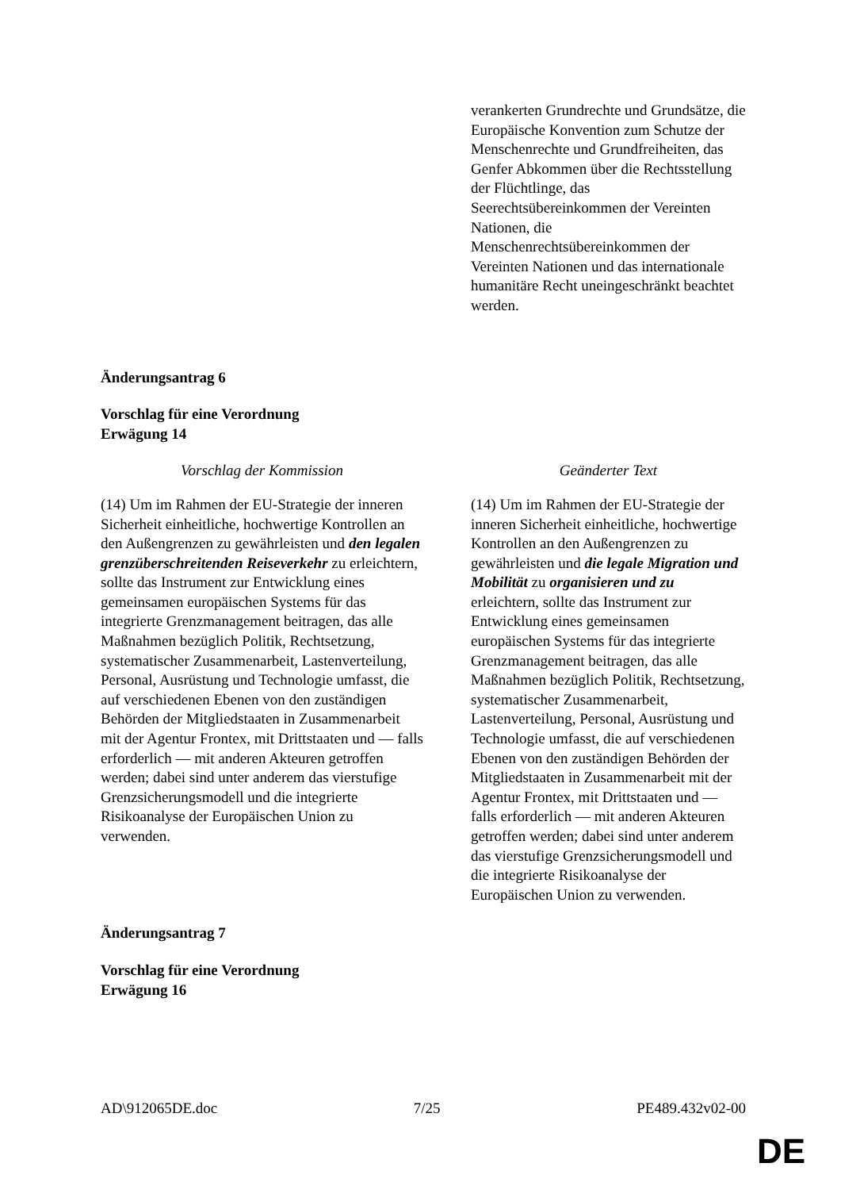| | verankerten Grundrechte und Grundsätze, die Europäische Konvention zum Schutze der Menschenrechte und Grundfreiheiten, das Genfer Abkommen über die Rechtsstellung der Flüchtlinge, das Seerechtsübereinkommen der Vereinten Nationen, die Menschenrechtsübereinkommen der Vereinten Nationen und das internationale humanitäre Recht uneingeschränkt beachtet werden. |
Änderungsantrag 6
Vorschlag für eine Verordnung
Erwägung 14
| Vorschlag der Kommission | Geänderter Text |
| (14) Um im Rahmen der EU-Strategie der inneren Sicherheit einheitliche, hochwertige Kontrollen an den Außengrenzen zu gewährleisten und den legalen grenzüberschreitenden Reiseverkehr zu erleichtern, sollte das Instrument zur Entwicklung eines gemeinsamen europäischen Systems für das integrierte Grenzmanagement beitragen, das alle Maßnahmen bezüglich Politik, Rechtsetzung, systematischer Zusammenarbeit, Lastenverteilung, Personal, Ausrüstung und Technologie umfasst, die auf verschiedenen Ebenen von den zuständigen Behörden der Mitgliedstaaten in Zusammenarbeit mit der Agentur Frontex, mit Drittstaaten und — falls erforderlich — mit anderen Akteuren getroffen werden; dabei sind unter anderem das vierstufige Grenzsicherungsmodell und die integrierte Risikoanalyse der Europäischen Union zu verwenden. | (14) Um im Rahmen der EU-Strategie der inneren Sicherheit einheitliche, hochwertige Kontrollen an den Außengrenzen zu gewährleisten und die legale Migration und Mobilität zu organisieren und zu erleichtern, sollte das Instrument zur Entwicklung eines gemeinsamen europäischen Systems für das integrierte Grenzmanagement beitragen, das alle Maßnahmen bezüglich Politik, Rechtsetzung, systematischer Zusammenarbeit, Lastenverteilung, Personal, Ausrüstung und Technologie umfasst, die auf verschiedenen Ebenen von den zuständigen Behörden der Mitgliedstaaten in Zusammenarbeit mit der Agentur Frontex, mit Drittstaaten und — falls erforderlich — mit anderen Akteuren getroffen werden; dabei sind unter anderem das vierstufige Grenzsicherungsmodell und die integrierte Risikoanalyse der Europäischen Union zu verwenden. |
Änderungsantrag 7
Vorschlag für eine Verordnung
Erwägung 16
AD\912065DE.doc 7/25 PE489.432v02-00
DE